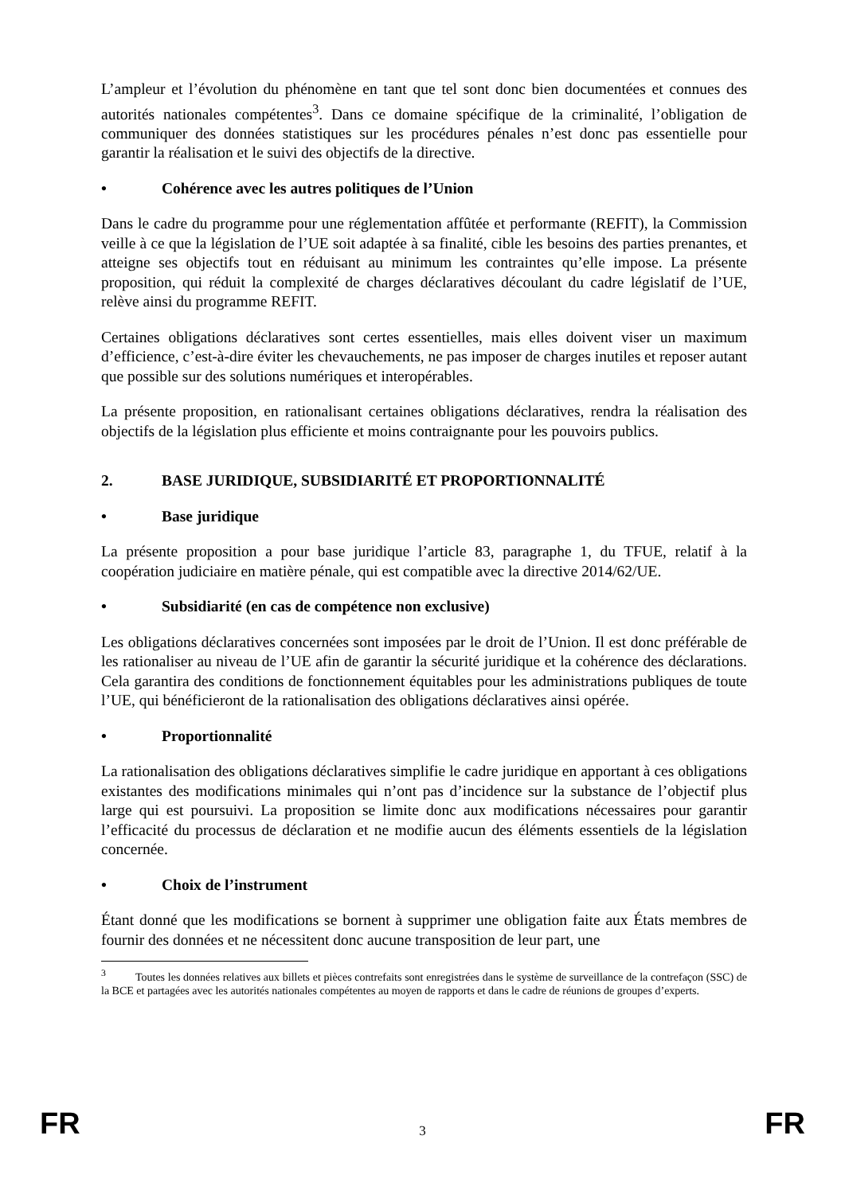L’ampleur et l’évolution du phénomène en tant que tel sont donc bien documentées et connues des autorités nationales compétentes<sup>3</sup>. Dans ce domaine spécifique de la criminalité, l’obligation de communiquer des données statistiques sur les procédures pénales n’est donc pas essentielle pour garantir la réalisation et le suivi des objectifs de la directive.
• Cohérence avec les autres politiques de l’Union
Dans le cadre du programme pour une réglementation affûtée et performante (REFIT), la Commission veille à ce que la législation de l’UE soit adaptée à sa finalité, cible les besoins des parties prenantes, et atteigne ses objectifs tout en réduisant au minimum les contraintes qu’elle impose. La présente proposition, qui réduit la complexité de charges déclaratives découlant du cadre législatif de l’UE, relève ainsi du programme REFIT.
Certaines obligations déclaratives sont certes essentielles, mais elles doivent viser un maximum d’efficience, c’est-à-dire éviter les chevauchements, ne pas imposer de charges inutiles et reposer autant que possible sur des solutions numériques et interopérables.
La présente proposition, en rationalisant certaines obligations déclaratives, rendra la réalisation des objectifs de la législation plus efficiente et moins contraignante pour les pouvoirs publics.
2. BASE JURIDIQUE, SUBSIDIARITÉ ET PROPORTIONNALITÉ
• Base juridique
La présente proposition a pour base juridique l’article 83, paragraphe 1, du TFUE, relatif à la coopération judiciaire en matière pénale, qui est compatible avec la directive 2014/62/UE.
• Subsidiarité (en cas de compétence non exclusive)
Les obligations déclaratives concernées sont imposées par le droit de l’Union. Il est donc préférable de les rationaliser au niveau de l’UE afin de garantir la sécurité juridique et la cohérence des déclarations. Cela garantira des conditions de fonctionnement équitables pour les administrations publiques de toute l’UE, qui bénéficieront de la rationalisation des obligations déclaratives ainsi opérée.
• Proportionnalité
La rationalisation des obligations déclaratives simplifie le cadre juridique en apportant à ces obligations existantes des modifications minimales qui n’ont pas d’incidence sur la substance de l’objectif plus large qui est poursuivi. La proposition se limite donc aux modifications nécessaires pour garantir l’efficacité du processus de déclaration et ne modifie aucun des éléments essentiels de la législation concernée.
• Choix de l’instrument
Étant donné que les modifications se bornent à supprimer une obligation faite aux États membres de fournir des données et ne nécessitent donc aucune transposition de leur part, une
<sup>3</sup> Toutes les données relatives aux billets et pièces contrefaits sont enregistrées dans le système de surveillance de la contrefaçon (SSC) de la BCE et partagées avec les autorités nationales compétentes au moyen de rapports et dans le cadre de réunions de groupes d’experts.
FR 3 FR